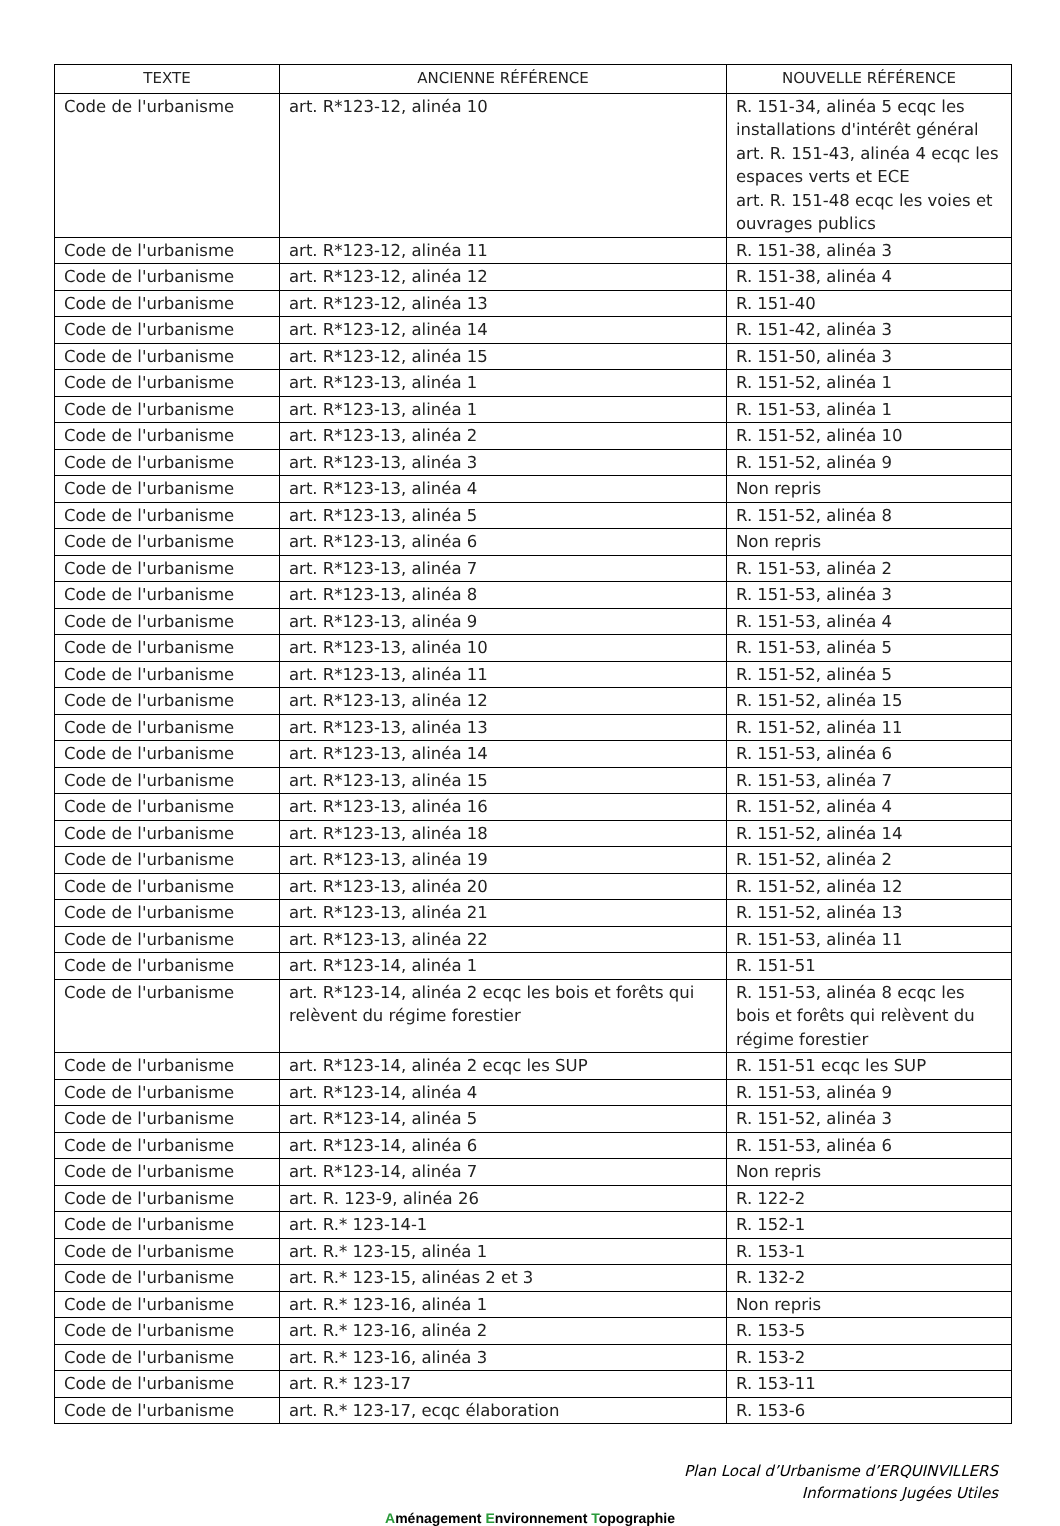| TEXTE | ANCIENNE RÉFÉRENCE | NOUVELLE RÉFÉRENCE |
| --- | --- | --- |
| Code de l'urbanisme | art. R*123-12, alinéa 10 | R. 151-34, alinéa 5 ecqc les installations d'intérêt général art. R. 151-43, alinéa 4 ecqc les espaces verts et ECE art. R. 151-48 ecqc les voies et ouvrages publics |
| Code de l'urbanisme | art. R*123-12, alinéa 11 | R. 151-38, alinéa 3 |
| Code de l'urbanisme | art. R*123-12, alinéa 12 | R. 151-38, alinéa 4 |
| Code de l'urbanisme | art. R*123-12, alinéa 13 | R. 151-40 |
| Code de l'urbanisme | art. R*123-12, alinéa 14 | R. 151-42, alinéa 3 |
| Code de l'urbanisme | art. R*123-12, alinéa 15 | R. 151-50, alinéa 3 |
| Code de l'urbanisme | art. R*123-13, alinéa 1 | R. 151-52, alinéa 1 |
| Code de l'urbanisme | art. R*123-13, alinéa 1 | R. 151-53, alinéa 1 |
| Code de l'urbanisme | art. R*123-13, alinéa 2 | R. 151-52, alinéa 10 |
| Code de l'urbanisme | art. R*123-13, alinéa 3 | R. 151-52, alinéa 9 |
| Code de l'urbanisme | art. R*123-13, alinéa 4 | Non repris |
| Code de l'urbanisme | art. R*123-13, alinéa 5 | R. 151-52, alinéa 8 |
| Code de l'urbanisme | art. R*123-13, alinéa 6 | Non repris |
| Code de l'urbanisme | art. R*123-13, alinéa 7 | R. 151-53, alinéa 2 |
| Code de l'urbanisme | art. R*123-13, alinéa 8 | R. 151-53, alinéa 3 |
| Code de l'urbanisme | art. R*123-13, alinéa 9 | R. 151-53, alinéa 4 |
| Code de l'urbanisme | art. R*123-13, alinéa 10 | R. 151-53, alinéa 5 |
| Code de l'urbanisme | art. R*123-13, alinéa 11 | R. 151-52, alinéa 5 |
| Code de l'urbanisme | art. R*123-13, alinéa 12 | R. 151-52, alinéa 15 |
| Code de l'urbanisme | art. R*123-13, alinéa 13 | R. 151-52, alinéa 11 |
| Code de l'urbanisme | art. R*123-13, alinéa 14 | R. 151-53, alinéa 6 |
| Code de l'urbanisme | art. R*123-13, alinéa 15 | R. 151-53, alinéa 7 |
| Code de l'urbanisme | art. R*123-13, alinéa 16 | R. 151-52, alinéa 4 |
| Code de l'urbanisme | art. R*123-13, alinéa 18 | R. 151-52, alinéa 14 |
| Code de l'urbanisme | art. R*123-13, alinéa 19 | R. 151-52, alinéa 2 |
| Code de l'urbanisme | art. R*123-13, alinéa 20 | R. 151-52, alinéa 12 |
| Code de l'urbanisme | art. R*123-13, alinéa 21 | R. 151-52, alinéa 13 |
| Code de l'urbanisme | art. R*123-13, alinéa 22 | R. 151-53, alinéa 11 |
| Code de l'urbanisme | art. R*123-14, alinéa 1 | R. 151-51 |
| Code de l'urbanisme | art. R*123-14, alinéa 2 ecqc les bois et forêts qui relèvent du régime forestier | R. 151-53, alinéa 8 ecqc les bois et forêts qui relèvent du régime forestier |
| Code de l'urbanisme | art. R*123-14, alinéa 2 ecqc les SUP | R. 151-51 ecqc les SUP |
| Code de l'urbanisme | art. R*123-14, alinéa 4 | R. 151-53, alinéa 9 |
| Code de l'urbanisme | art. R*123-14, alinéa 5 | R. 151-52, alinéa 3 |
| Code de l'urbanisme | art. R*123-14, alinéa 6 | R. 151-53, alinéa 6 |
| Code de l'urbanisme | art. R*123-14, alinéa 7 | Non repris |
| Code de l'urbanisme | art. R. 123-9, alinéa 26 | R. 122-2 |
| Code de l'urbanisme | art. R.* 123-14-1 | R. 152-1 |
| Code de l'urbanisme | art. R.* 123-15, alinéa 1 | R. 153-1 |
| Code de l'urbanisme | art. R.* 123-15, alinéas 2 et 3 | R. 132-2 |
| Code de l'urbanisme | art. R.* 123-16, alinéa 1 | Non repris |
| Code de l'urbanisme | art. R.* 123-16, alinéa 2 | R. 153-5 |
| Code de l'urbanisme | art. R.* 123-16, alinéa 3 | R. 153-2 |
| Code de l'urbanisme | art. R.* 123-17 | R. 153-11 |
| Code de l'urbanisme | art. R.* 123-17, ecqc élaboration | R. 153-6 |
Plan Local d’Urbanisme d’ERQUINVILLERS
Informations Jugées Utiles
Aménagement Environnement Topographie